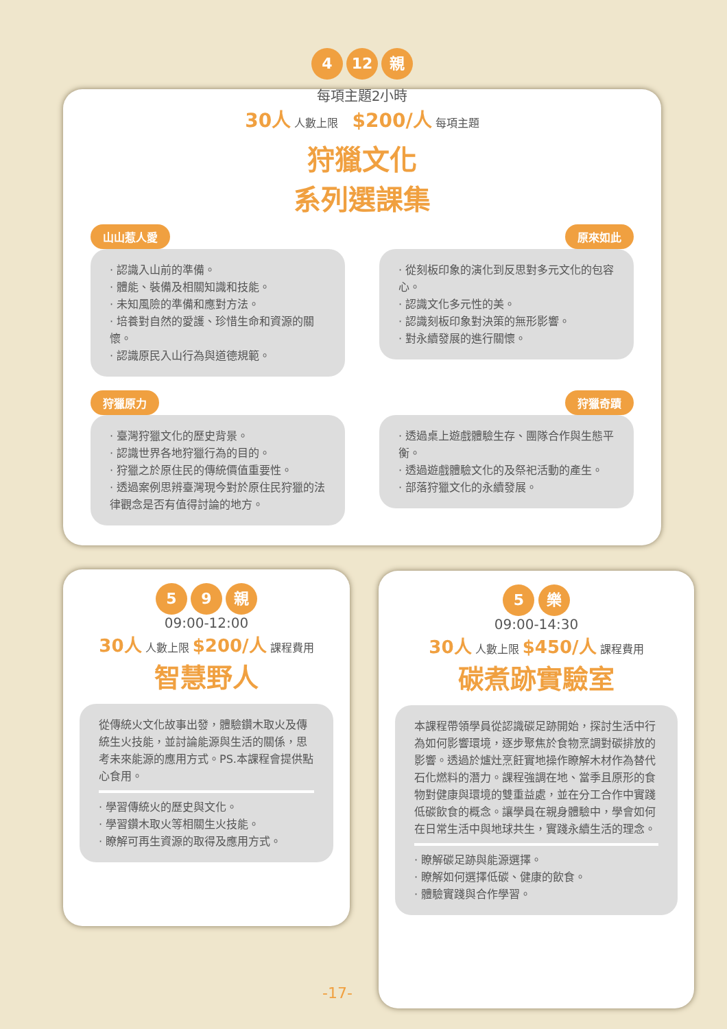4 12 親
每項主題2小時
30人 人數上限 $200/人 每項主題
狩獵文化
系列選課集
山山惹人愛
· 認識入山前的準備。
· 體能、裝備及相關知識和技能。
· 未知風險的準備和應對方法。
· 培養對自然的愛護、珍惜生命和資源的關懷。
· 認識原民入山行為與道德規範。
原來如此
· 從刻板印象的演化到反思對多元文化的包容心。
· 認識文化多元性的美。
· 認識刻板印象對決策的無形影響。
· 對永續發展的進行關懷。
狩獵原力
· 臺灣狩獵文化的歷史背景。
· 認識世界各地狩獵行為的目的。
· 狩獵之於原住民的傳統價值重要性。
· 透過案例思辨臺灣現今對於原住民狩獵的法律觀念是否有值得討論的地方。
狩獵奇蹟
· 透過桌上遊戲體驗生存、團隊合作與生態平衡。
· 透過遊戲體驗文化的及祭祀活動的產生。
· 部落狩獵文化的永續發展。
5 9 親
09:00-12:00
30人 人數上限 $200/人 課程費用
智慧野人
從傳統火文化故事出發，體驗鑽木取火及傳統生火技能，並討論能源與生活的關係，思考未來能源的應用方式。PS.本課程會提供點心食用。
· 學習傳統火的歷史與文化。
· 學習鑽木取火等相關生火技能。
· 瞭解可再生資源的取得及應用方式。
5 樂
09:00-14:30
30人 人數上限 $450/人 課程費用
碳煮跡實驗室
本課程帶領學員從認識碳足跡開始，探討生活中行為如何影響環境，逐步聚焦於食物烹調對碳排放的影響。透過於爐灶烹飪實地操作瞭解木材作為替代石化燃料的潛力。課程強調在地、當季且原形的食物對健康與環境的雙重益處，並在分工合作中實踐低碳飲食的概念。讓學員在親身體驗中，學會如何在日常生活中與地球共生，實踐永續生活的理念。
· 瞭解碳足跡與能源選擇。
· 瞭解如何選擇低碳、健康的飲食。
· 體驗實踐與合作學習。
-17-